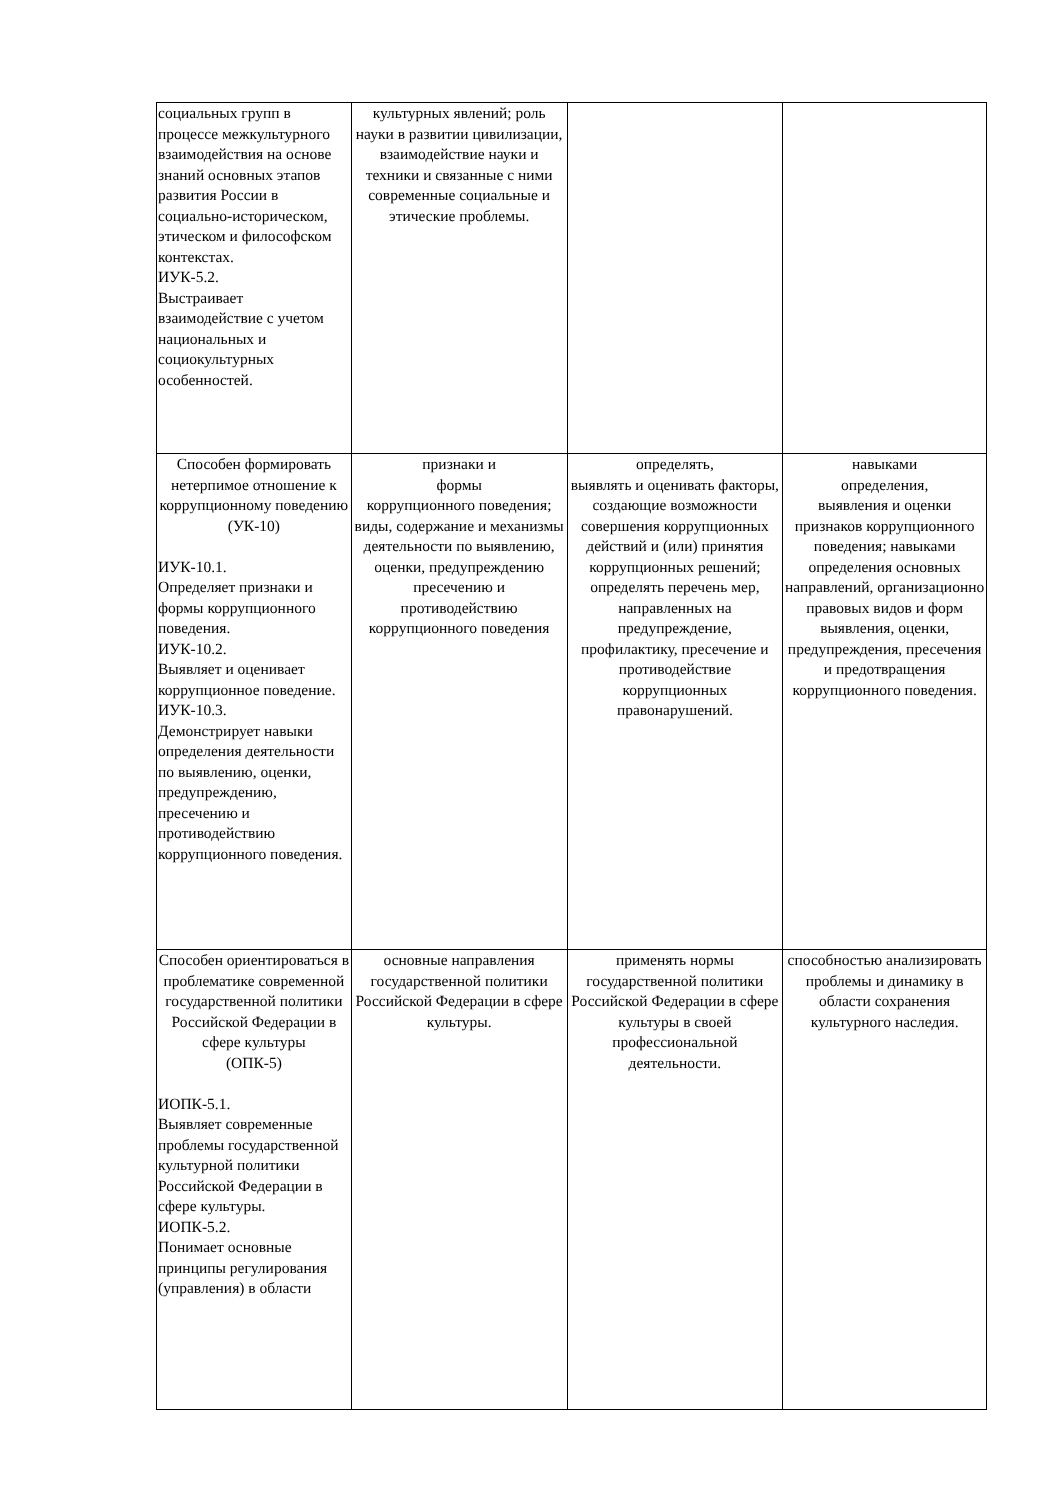| социальных групп в процессе межкультурного взаимодействия на основе знаний основных этапов развития России в социально-историческом, этическом и философском контекстах. ИУК-5.2. Выстраивает взаимодействие с учетом национальных и социокультурных особенностей. | культурных явлений; роль науки в развитии цивилизации, взаимодействие науки и техники и связанные с ними современные социальные и этические проблемы. | | |
| Способен формировать нетерпимое отношение к коррупционному поведению (УК-10) ИУК-10.1. Определяет признаки и формы коррупционного поведения. ИУК-10.2. Выявляет и оценивает коррупционное поведение. ИУК-10.3. Демонстрирует навыки определения деятельности по выявлению, оценки, предупреждению, пресечению и противодействию коррупционного поведения. | признаки и формы коррупционного поведения; виды, содержание и механизмы деятельности по выявлению, оценки, предупреждению пресечению и противодействию коррупционного поведения | определять, выявлять и оценивать факторы, создающие возможности совершения коррупционных действий и (или) принятия коррупционных решений; определять перечень мер, направленных на предупреждение, профилактику, пресечение и противодействие коррупционных правонарушений. | навыками определения, выявления и оценки признаков коррупционного поведения; навыками определения основных направлений, организационно правовых видов и форм выявления, оценки, предупреждения, пресечения и предотвращения коррупционного поведения. |
| Способен ориентироваться в проблематике современной государственной политики Российской Федерации в сфере культуры (ОПК-5) ИОПК-5.1. Выявляет современные проблемы государственной культурной политики Российской Федерации в сфере культуры. ИОПК-5.2. Понимает основные принципы регулирования (управления) в области | основные направления государственной политики Российской Федерации в сфере культуры. | применять нормы государственной политики Российской Федерации в сфере культуры в своей профессиональной деятельности. | способностью анализировать проблемы и динамику в области сохранения культурного наследия. |